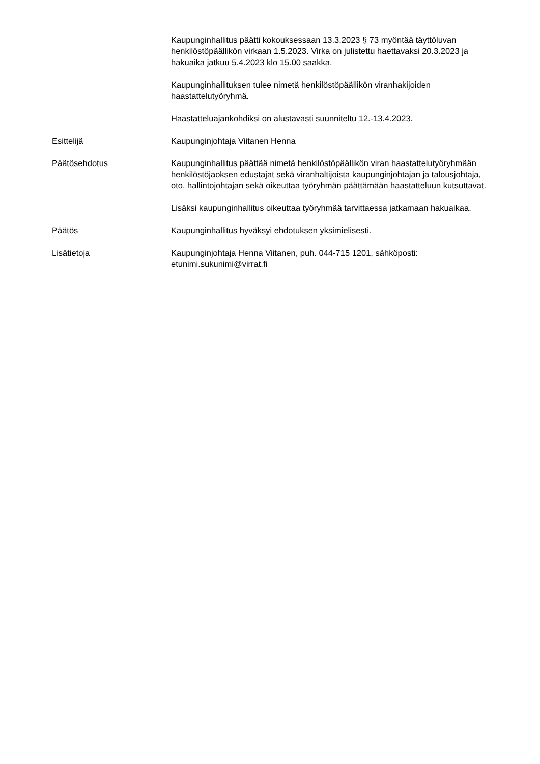Kaupunginhallitus päätti kokouksessaan 13.3.2023 § 73 myöntää täyttöluvan henkilöstöpäällikön virkaan 1.5.2023. Virka on julistettu haettavaksi 20.3.2023 ja hakuaika jatkuu 5.4.2023 klo 15.00 saakka.
Kaupunginhallituksen tulee nimetä henkilöstöpäällikön viranhakijoiden haastattelutyöryhmä.
Haastatteluajankohdiksi on alustavasti suunniteltu 12.-13.4.2023.
Esittelijä Kaupunginjohtaja Viitanen Henna
Päätösehdotus Kaupunginhallitus päättää nimetä henkilöstöpäällikön viran haastattelutyöryhmään henkilöstöjaoksen edustajat sekä viranhaltijoista kaupunginjohtajan ja talousjohtaja, oto. hallintojohtajan sekä oikeuttaa työryhmän päättämään haastatteluun kutsuttavat.
Lisäksi kaupunginhallitus oikeuttaa työryhmää tarvittaessa jatkamaan hakuaikaa.
Päätös Kaupunginhallitus hyväksyi ehdotuksen yksimielisesti.
Lisätietoja Kaupunginjohtaja Henna Viitanen, puh. 044-715 1201, sähköposti: etunimi.sukunimi@virrat.fi